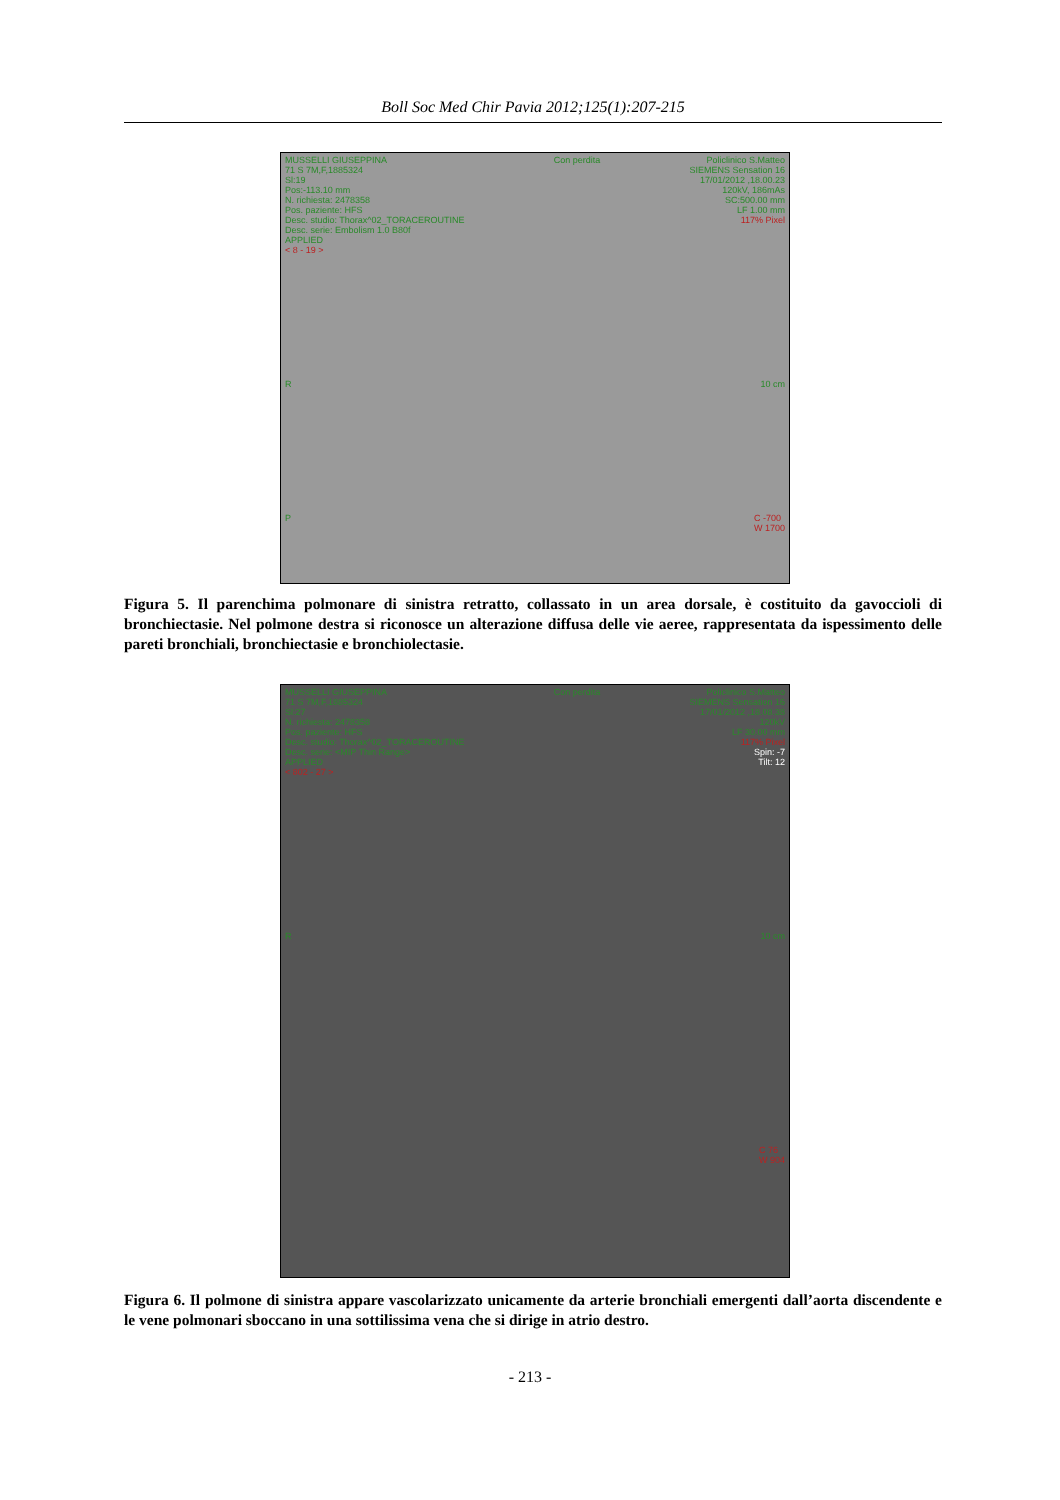Boll Soc Med Chir Pavia 2012;125(1):207-215
MUSSELLI GIUSEPPINA
71 S 7M,F,1885324
Sl:19
Pos:-113.10 mm
N. richiesta: 2478358
Pos. paziente: HFS
Desc. studio: Thorax^02_TORACEROUTINE
Desc. serie: Embolism 1.0 B80f
APPLIED
< 8 - 19 > Con perdita Policlinico S.Matteo
SIEMENS Sensation 16
17/01/2012 ,18.00.23
120kV, 186mAs
SC:500.00 mm
LF 1.00 mm
117% Pixel
R 10 cm
P C -700
W 1700
Figura 5. Il parenchima polmonare di sinistra retratto, collassato in un area dorsale, è costituito da gavoccioli di bronchiectasie. Nel polmone destra si riconosce un alterazione diffusa delle vie aeree, rappresentata da ispessimento delle pareti bronchiali, bronchiectasie e bronchiolectasie.
MUSSELLI GIUSEPPINA
71 S 7M,F,1885324
Sl:27
N. richiesta: 2478358
Pos. paziente: HFS
Desc. studio: Thorax^02_TORACEROUTINE
Desc. serie: <MIP Thin Range>
APPLIED
< 802 - 27 > Con perdita Policlinico S.Matteo
SIEMENS Sensation 16
17/01/2012 ,18.08.38
120kV
LF 30.00 mm
117% Pixel
Spin: -7
Tilt: 12
R 10 cm
C 76
W 904
Figura 6. Il polmone di sinistra appare vascolarizzato unicamente da arterie bronchiali emergenti dall’aorta discendente e le vene polmonari sboccano in una sottilissima vena che si dirige in atrio destro.
- 213 -